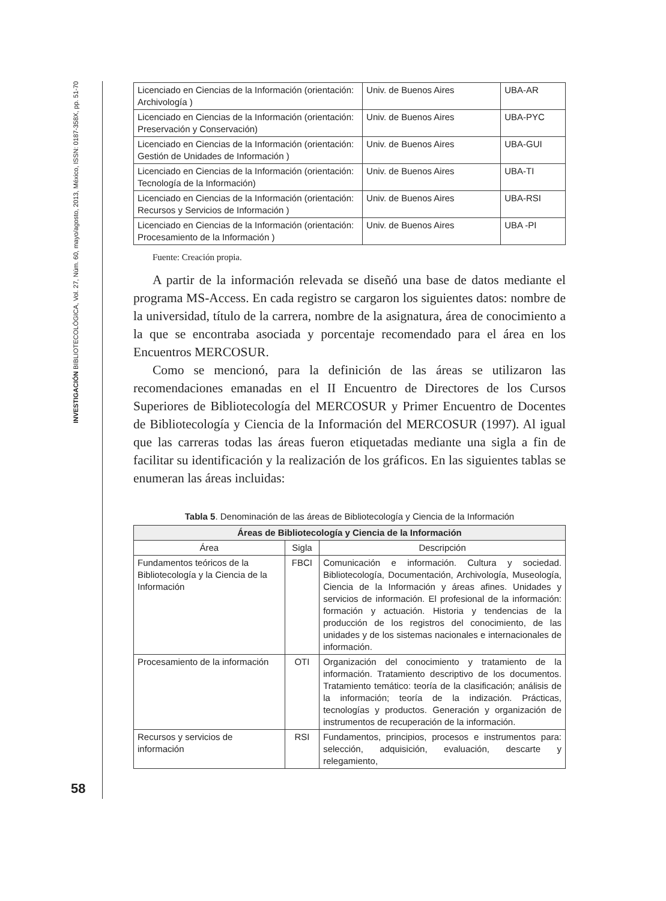INVESTIGACIÓN BIBLIOTECOLÓGICA, Vol. 27, Núm. 60, mayo/agosto, 2013, México, ISSN: 0187-358X, pp. 51-70
58
| Licenciado en Ciencias de la Información (orientación: Archivología ) | Univ. de Buenos Aires | UBA-AR |
| Licenciado en Ciencias de la Información (orientación: Preservación y Conservación) | Univ. de Buenos Aires | UBA-PYC |
| Licenciado en Ciencias de la Información (orientación: Gestión de Unidades de Información ) | Univ. de Buenos Aires | UBA-GUI |
| Licenciado en Ciencias de la Información (orientación: Tecnología de la Información) | Univ. de Buenos Aires | UBA-TI |
| Licenciado en Ciencias de la Información (orientación: Recursos y Servicios de Información ) | Univ. de Buenos Aires | UBA-RSI |
| Licenciado en Ciencias de la Información (orientación: Procesamiento de la Información ) | Univ. de Buenos Aires | UBA -PI |
Fuente: Creación propia.
A partir de la información relevada se diseñó una base de datos mediante el programa MS-Access. En cada registro se cargaron los siguientes datos: nombre de la universidad, título de la carrera, nombre de la asignatura, área de conocimiento a la que se encontraba asociada y porcentaje recomendado para el área en los Encuentros MERCOSUR.
Como se mencionó, para la definición de las áreas se utilizaron las recomendaciones emanadas en el II Encuentro de Directores de los Cursos Superiores de Bibliotecología del MERCOSUR y Primer Encuentro de Docentes de Bibliotecología y Ciencia de la Información del MERCOSUR (1997). Al igual que las carreras todas las áreas fueron etiquetadas mediante una sigla a fin de facilitar su identificación y la realización de los gráficos. En las siguientes tablas se enumeran las áreas incluidas:
Tabla 5. Denominación de las áreas de Bibliotecología y Ciencia de la Información
| Áreas de Bibliotecología y Ciencia de la Información | | |
| --- | --- | --- |
| Área | Sigla | Descripción |
| Fundamentos teóricos de la Bibliotecología y la Ciencia de la Información | FBCI | Comunicación e información. Cultura y sociedad. Bibliotecología, Documentación, Archivología, Museología, Ciencia de la Información y áreas afines. Unidades y servicios de información. El profesional de la información: formación y actuación. Historia y tendencias de la producción de los registros del conocimiento, de las unidades y de los sistemas nacionales e internacionales de información. |
| Procesamiento de la información | OTI | Organización del conocimiento y tratamiento de la información. Tratamiento descriptivo de los documentos. Tratamiento temático: teoría de la clasificación; análisis de la información; teoría de la indización. Prácticas, tecnologías y productos. Generación y organización de instrumentos de recuperación de la información. |
| Recursos y servicios de información | RSI | Fundamentos, principios, procesos e instrumentos para: selección, adquisición, evaluación, descarte y relegamiento, |